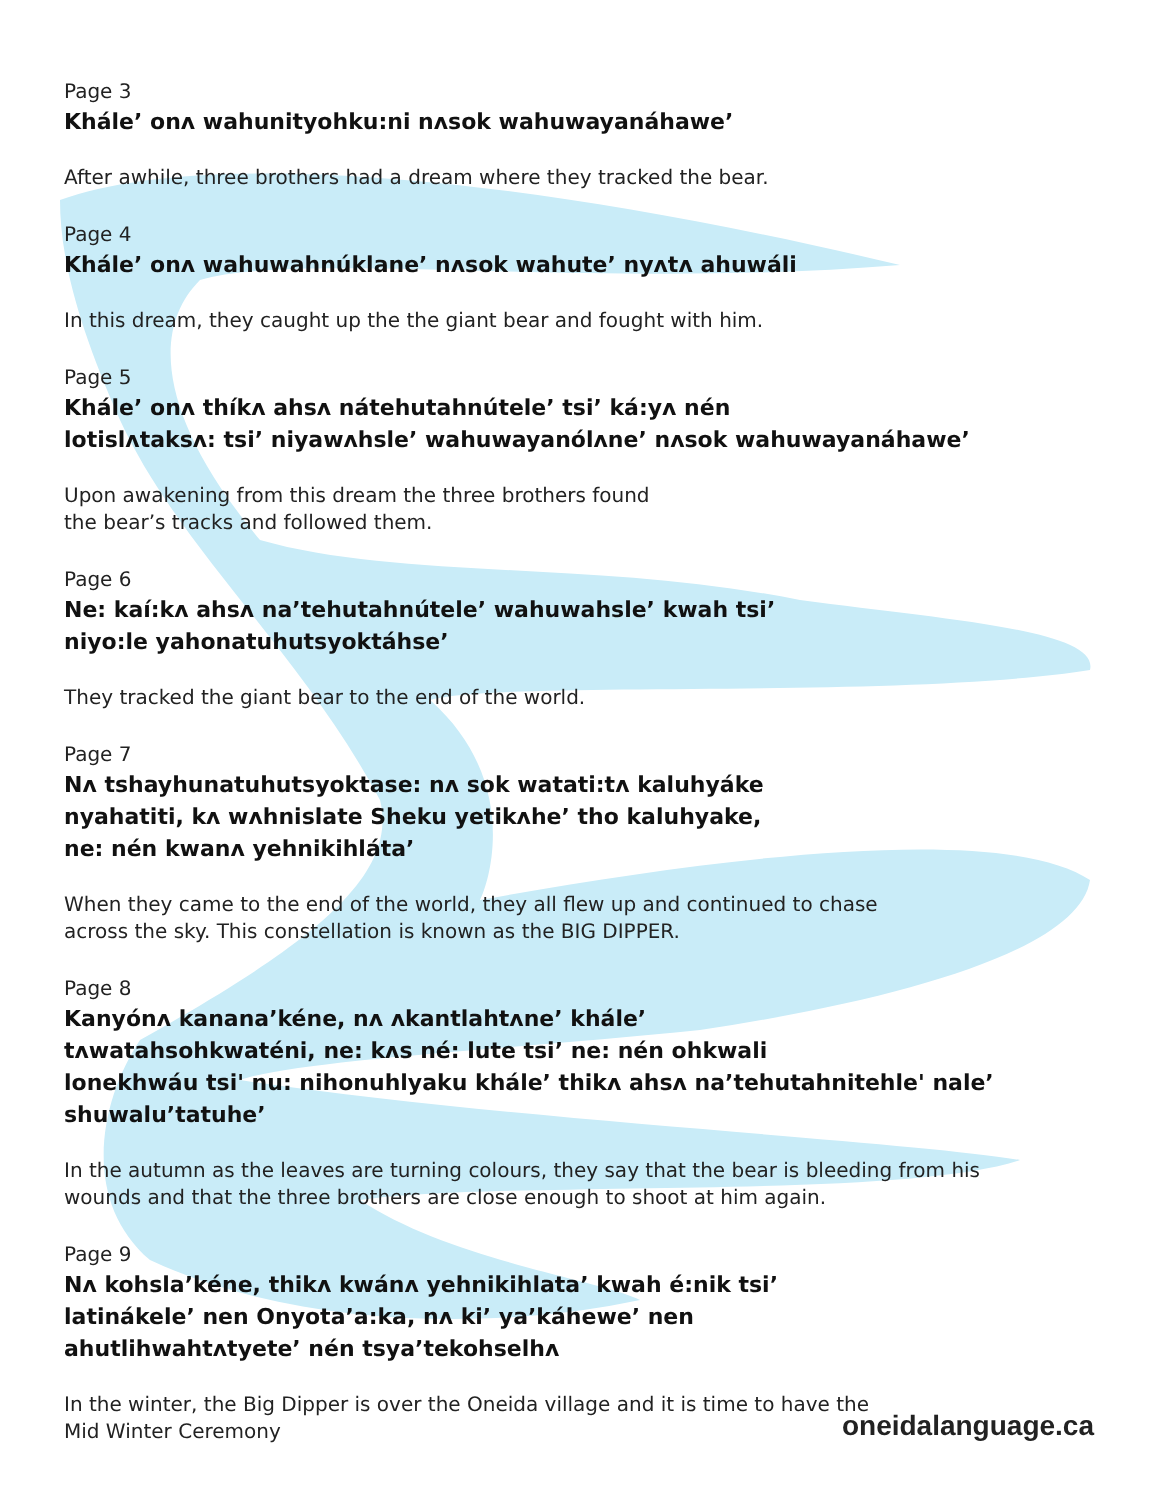Page 3
Kháleʼ onʌ wahunityohku:ni nʌsok wahuwayanáhaweʼ
After awhile, three brothers had a dream where they tracked the bear.
Page 4
Kháleʼ onʌ wahuwahnúklaneʼ nʌsok wahuteʼ nyʌtʌ ahuwáli
In this dream, they caught up the the giant bear and fought with him.
Page 5
Kháleʼ onʌ thíkʌ ahsʌ nátehutahnúteleʼ tsiʼ ká:yʌ nén
lotislʌtaksʌ: tsiʼ niyawʌhsleʼ wahuwayanólʌneʼ nʌsok wahuwayanáhaweʼ
Upon awakening from this dream the three brothers found
the bear’s tracks and followed them.
Page 6
Ne: kaí:kʌ ahsʌ naʼtehutahnúteleʼ wahuwahsleʼ kwah tsiʼ
niyo:le yahonatuhutsyoktáhseʼ
They tracked the giant bear to the end of the world.
Page 7
Nʌ tshayhunatuhutsyoktase: nʌ sok watati:tʌ kaluhyáke
nyahatiti, kʌ wʌhnislate Sheku yetikʌheʼ tho kaluhyake,
ne: nén kwanʌ yehnikihlátaʼ
When they came to the end of the world, they all flew up and continued to chase
across the sky. This constellation is known as the BIG DIPPER.
Page 8
Kanyónʌ kananaʼkéne, nʌ ʌkantlahtʌneʼ kháleʼ
tʌwatahsohkwaténi, ne: kʌs né: lute tsiʼ ne: nén ohkwali
lonekhwáu tsi' nu: nihonuhlyaku kháleʼ thikʌ ahsʌ naʼtehutahnitehle' naleʼ shuwaluʼtatuheʼ
In the autumn as the leaves are turning colours, they say that the bear is bleeding from his
wounds and that the three brothers are close enough to shoot at him again.
Page 9
Nʌ kohslaʼkéne, thikʌ kwánʌ yehnikihlataʼ kwah é:nik tsiʼ
latinákeleʼ nen Onyotaʼa:ka, nʌ kiʼ yaʼkáheweʼ nen
ahutlihwahtʌtyeteʼ nén tsyaʼtekohselhʌ
In the winter, the Big Dipper is over the Oneida village and it is time to have the
Mid Winter Ceremony
oneidalanguage.ca